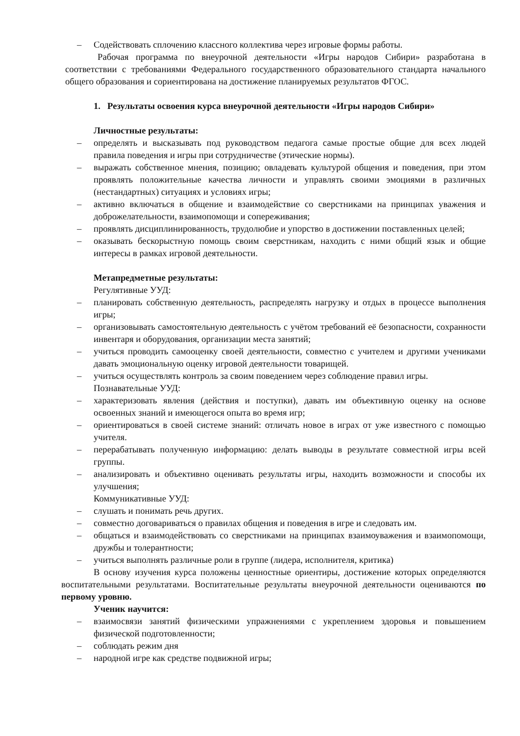– Содействовать сплочению классного коллектива через игровые формы работы.
Рабочая программа по внеурочной деятельности «Игры народов Сибири» разработана в соответствии с требованиями Федерального государственного образовательного стандарта начального общего образования и сориентирована на достижение планируемых результатов ФГОС.
1. Результаты освоения курса внеурочной деятельности «Игры народов Сибири»
Личностные результаты:
– определять и высказывать под руководством педагога самые простые общие для всех людей правила поведения и игры при сотрудничестве (этические нормы).
– выражать собственное мнения, позицию; овладевать культурой общения и поведения, при этом проявлять положительные качества личности и управлять своими эмоциями в различных (нестандартных) ситуациях и условиях игры;
– активно включаться в общение и взаимодействие со сверстниками на принципах уважения и доброжелательности, взаимопомощи и сопереживания;
– проявлять дисциплинированность, трудолюбие и упорство в достижении поставленных целей;
– оказывать бескорыстную помощь своим сверстникам, находить с ними общий язык и общие интересы в рамках игровой деятельности.
Метапредметные результаты:
Регулятивные УУД:
– планировать собственную деятельность, распределять нагрузку и отдых в процессе выполнения игры;
– организовывать самостоятельную деятельность с учётом требований её безопасности, сохранности инвентаря и оборудования, организации места занятий;
– учиться проводить самооценку своей деятельности, совместно с учителем и другими учениками давать эмоциональную оценку игровой деятельности товарищей.
– учиться осуществлять контроль за своим поведением через соблюдение правил игры.
Познавательные УУД:
– характеризовать явления (действия и поступки), давать им объективную оценку на основе освоенных знаний и имеющегося опыта во время игр;
– ориентироваться в своей системе знаний: отличать новое в играх от уже известного с помощью учителя.
– перерабатывать полученную информацию: делать выводы в результате совместной игры всей группы.
– анализировать и объективно оценивать результаты игры, находить возможности и способы их улучшения;
Коммуникативные УУД:
– слушать и понимать речь других.
– совместно договариваться о правилах общения и поведения в игре и следовать им.
– общаться и взаимодействовать со сверстниками на принципах взаимоуважения и взаимопомощи, дружбы и толерантности;
– учиться выполнять различные роли в группе (лидера, исполнителя, критика)
В основу изучения курса положены ценностные ориентиры, достижение которых определяются воспитательными результатами. Воспитательные результаты внеурочной деятельности оцениваются по первому уровню.
Ученик научится:
– взаимосвязи занятий физическими упражнениями с укреплением здоровья и повышением физической подготовленности;
– соблюдать режим дня
– народной игре как средстве подвижной игры;